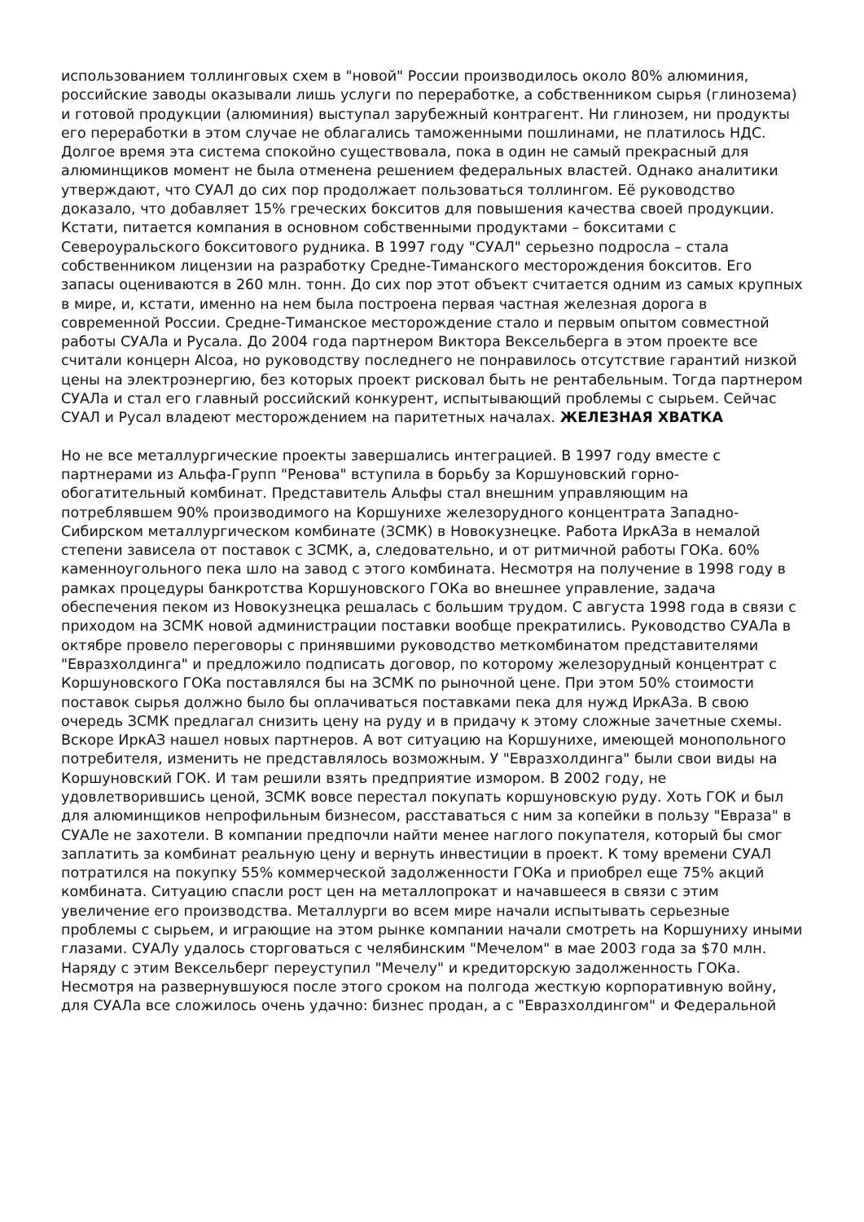использованием толлинговых схем в "новой" России производилось около 80% алюминия, российские заводы оказывали лишь услуги по переработке, а собственником сырья (глинозема) и готовой продукции (алюминия) выступал зарубежный контрагент. Ни глинозем, ни продукты его переработки в этом случае не облагались таможенными пошлинами, не платилось НДС. Долгое время эта система спокойно существовала, пока в один не самый прекрасный для алюминщиков момент не была отменена решением федеральных властей. Однако аналитики утверждают, что СУАЛ до сих пор продолжает пользоваться толлингом. Её руководство доказало, что добавляет 15% греческих бокситов для повышения качества своей продукции. Кстати, питается компания в основном собственными продуктами – бокситами с Североуральского бокситового рудника. В 1997 году "СУАЛ" серьезно подросла – стала собственником лицензии на разработку Средне-Тиманского месторождения бокситов. Его запасы оцениваются в 260 млн. тонн. До сих пор этот объект считается одним из самых крупных в мире, и, кстати, именно на нем была построена первая частная железная дорога в современной России. Средне-Тиманское месторождение стало и первым опытом совместной работы СУАЛа и Русала. До 2004 года партнером Виктора Вексельберга в этом проекте все считали концерн Alcoa, но руководству последнего не понравилось отсутствие гарантий низкой цены на электроэнергию, без которых проект рисковал быть не рентабельным. Тогда партнером СУАЛа и стал его главный российский конкурент, испытывающий проблемы с сырьем. Сейчас СУАЛ и Русал владеют месторождением на паритетных началах. ЖЕЛЕЗНАЯ ХВАТКА
Но не все металлургические проекты завершались интеграцией. В 1997 году вместе с партнерами из Альфа-Групп "Ренова" вступила в борьбу за Коршуновский горно-обогатительный комбинат. Представитель Альфы стал внешним управляющим на потреблявшем 90% производимого на Коршунихе железорудного концентрата Западно-Сибирском металлургическом комбинате (ЗСМК) в Новокузнецке. Работа ИркАЗа в немалой степени зависела от поставок с ЗСМК, а, следовательно, и от ритмичной работы ГОКа. 60% каменноугольного пека шло на завод с этого комбината. Несмотря на получение в 1998 году в рамках процедуры банкротства Коршуновского ГОКа во внешнее управление, задача обеспечения пеком из Новокузнецка решалась с большим трудом. С августа 1998 года в связи с приходом на ЗСМК новой администрации поставки вообще прекратились. Руководство СУАЛа в октябре провело переговоры с принявшими руководство меткомбинатом представителями "Евразхолдинга" и предложило подписать договор, по которому железорудный концентрат с Коршуновского ГОКа поставлялся бы на ЗСМК по рыночной цене. При этом 50% стоимости поставок сырья должно было бы оплачиваться поставками пека для нужд ИркАЗа. В свою очередь ЗСМК предлагал снизить цену на руду и в придачу к этому сложные зачетные схемы. Вскоре ИркАЗ нашел новых партнеров. А вот ситуацию на Коршунихе, имеющей монопольного потребителя, изменить не представлялось возможным. У "Евразхолдинга" были свои виды на Коршуновский ГОК. И там решили взять предприятие измором. В 2002 году, не удовлетворившись ценой, ЗСМК вовсе перестал покупать коршуновскую руду. Хоть ГОК и был для алюминщиков непрофильным бизнесом, расставаться с ним за копейки в пользу "Евраза" в СУАЛе не захотели. В компании предпочли найти менее наглого покупателя, который бы смог заплатить за комбинат реальную цену и вернуть инвестиции в проект. К тому времени СУАЛ потратился на покупку 55% коммерческой задолженности ГОКа и приобрел еще 75% акций комбината. Ситуацию спасли рост цен на металлопрокат и начавшееся в связи с этим увеличение его производства. Металлурги во всем мире начали испытывать серьезные проблемы с сырьем, и играющие на этом рынке компании начали смотреть на Коршуниху иными глазами. СУАЛу удалось сторговаться с челябинским "Мечелом" в мае 2003 года за $70 млн. Наряду с этим Вексельберг переуступил "Мечелу" и кредиторскую задолженность ГОКа. Несмотря на развернувшуюся после этого сроком на полгода жесткую корпоративную войну, для СУАЛа все сложилось очень удачно: бизнес продан, а с "Евразхолдингом" и Федеральной